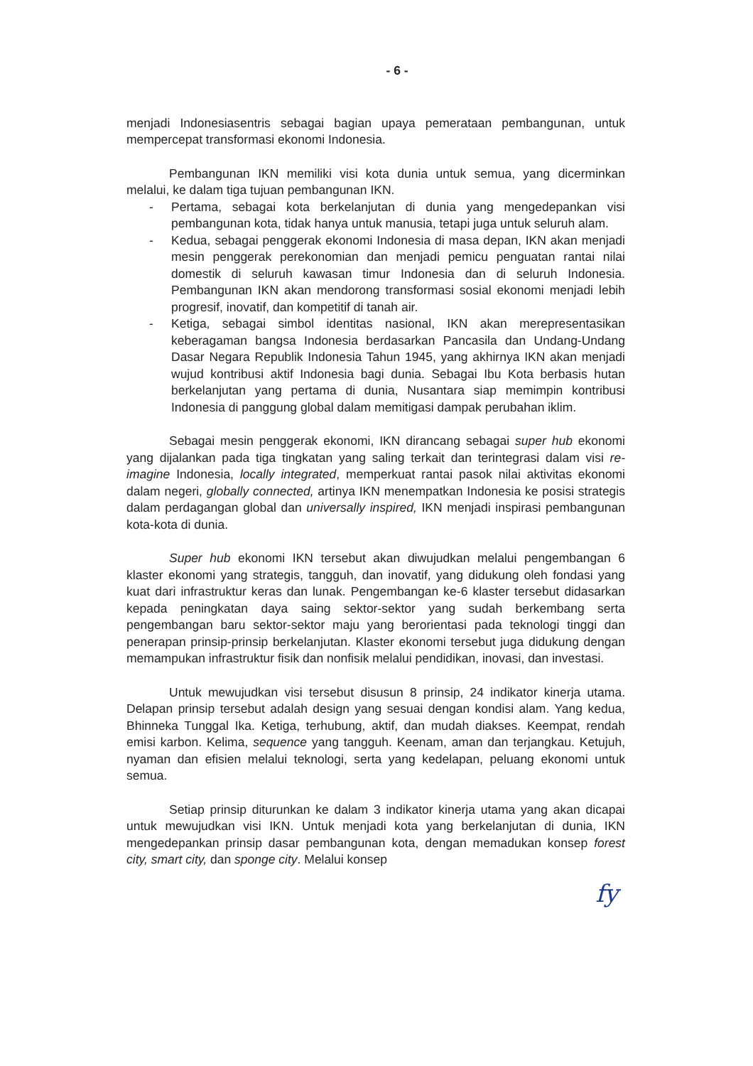- 6 -
menjadi Indonesiasentris sebagai bagian upaya pemerataan pembangunan, untuk mempercepat transformasi ekonomi Indonesia.
Pembangunan IKN memiliki visi kota dunia untuk semua, yang dicerminkan melalui, ke dalam tiga tujuan pembangunan IKN.
- Pertama, sebagai kota berkelanjutan di dunia yang mengedepankan visi pembangunan kota, tidak hanya untuk manusia, tetapi juga untuk seluruh alam.
- Kedua, sebagai penggerak ekonomi Indonesia di masa depan, IKN akan menjadi mesin penggerak perekonomian dan menjadi pemicu penguatan rantai nilai domestik di seluruh kawasan timur Indonesia dan di seluruh Indonesia. Pembangunan IKN akan mendorong transformasi sosial ekonomi menjadi lebih progresif, inovatif, dan kompetitif di tanah air.
- Ketiga, sebagai simbol identitas nasional, IKN akan merepresentasikan keberagaman bangsa Indonesia berdasarkan Pancasila dan Undang-Undang Dasar Negara Republik Indonesia Tahun 1945, yang akhirnya IKN akan menjadi wujud kontribusi aktif Indonesia bagi dunia. Sebagai Ibu Kota berbasis hutan berkelanjutan yang pertama di dunia, Nusantara siap memimpin kontribusi Indonesia di panggung global dalam memitigasi dampak perubahan iklim.
Sebagai mesin penggerak ekonomi, IKN dirancang sebagai super hub ekonomi yang dijalankan pada tiga tingkatan yang saling terkait dan terintegrasi dalam visi re-imagine Indonesia, locally integrated, memperkuat rantai pasok nilai aktivitas ekonomi dalam negeri, globally connected, artinya IKN menempatkan Indonesia ke posisi strategis dalam perdagangan global dan universally inspired, IKN menjadi inspirasi pembangunan kota-kota di dunia.
Super hub ekonomi IKN tersebut akan diwujudkan melalui pengembangan 6 klaster ekonomi yang strategis, tangguh, dan inovatif, yang didukung oleh fondasi yang kuat dari infrastruktur keras dan lunak. Pengembangan ke-6 klaster tersebut didasarkan kepada peningkatan daya saing sektor-sektor yang sudah berkembang serta pengembangan baru sektor-sektor maju yang berorientasi pada teknologi tinggi dan penerapan prinsip-prinsip berkelanjutan. Klaster ekonomi tersebut juga didukung dengan memampukan infrastruktur fisik dan nonfisik melalui pendidikan, inovasi, dan investasi.
Untuk mewujudkan visi tersebut disusun 8 prinsip, 24 indikator kinerja utama. Delapan prinsip tersebut adalah design yang sesuai dengan kondisi alam. Yang kedua, Bhinneka Tunggal Ika. Ketiga, terhubung, aktif, dan mudah diakses. Keempat, rendah emisi karbon. Kelima, sequence yang tangguh. Keenam, aman dan terjangkau. Ketujuh, nyaman dan efisien melalui teknologi, serta yang kedelapan, peluang ekonomi untuk semua.
Setiap prinsip diturunkan ke dalam 3 indikator kinerja utama yang akan dicapai untuk mewujudkan visi IKN. Untuk menjadi kota yang berkelanjutan di dunia, IKN mengedepankan prinsip dasar pembangunan kota, dengan memadukan konsep forest city, smart city, dan sponge city. Melalui konsep
fy